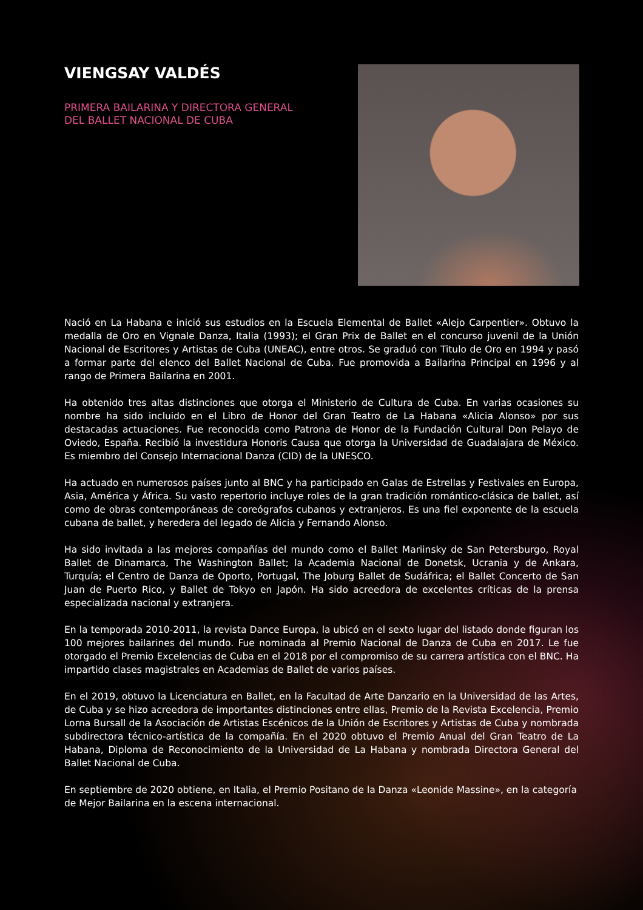VIENGSAY VALDÉS
PRIMERA BAILARINA Y DIRECTORA GENERAL
DEL BALLET NACIONAL DE CUBA
Nació en La Habana e inició sus estudios en la Escuela Elemental de Ballet «Alejo Carpentier». Obtuvo la medalla de Oro en Vignale Danza, Italia (1993); el Gran Prix de Ballet en el concurso juvenil de la Unión Nacional de Escritores y Artistas de Cuba (UNEAC), entre otros. Se graduó con Titulo de Oro en 1994 y pasó a formar parte del elenco del Ballet Nacional de Cuba. Fue promovida a Bailarina Principal en 1996 y al rango de Primera Bailarina en 2001.
Ha obtenido tres altas distinciones que otorga el Ministerio de Cultura de Cuba. En varias ocasiones su nombre ha sido incluido en el Libro de Honor del Gran Teatro de La Habana «Alicia Alonso» por sus destacadas actuaciones. Fue reconocida como Patrona de Honor de la Fundación Cultural Don Pelayo de Oviedo, España. Recibió la investidura Honoris Causa que otorga la Universidad de Guadalajara de México. Es miembro del Consejo Internacional Danza (CID) de la UNESCO.
Ha actuado en numerosos países junto al BNC y ha participado en Galas de Estrellas y Festivales en Europa, Asia, América y África. Su vasto repertorio incluye roles de la gran tradición romántico-clásica de ballet, así como de obras contemporáneas de coreógrafos cubanos y extranjeros. Es una fiel exponente de la escuela cubana de ballet, y heredera del legado de Alicia y Fernando Alonso.
Ha sido invitada a las mejores compañías del mundo como el Ballet Mariinsky de San Petersburgo, Royal Ballet de Dinamarca, The Washington Ballet; la Academia Nacional de Donetsk, Ucrania y de Ankara, Turquía; el Centro de Danza de Oporto, Portugal, The Joburg Ballet de Sudáfrica; el Ballet Concerto de San Juan de Puerto Rico, y Ballet de Tokyo en Japón. Ha sido acreedora de excelentes críticas de la prensa especializada nacional y extranjera.
En la temporada 2010-2011, la revista Dance Europa, la ubicó en el sexto lugar del listado donde figuran los 100 mejores bailarines del mundo. Fue nominada al Premio Nacional de Danza de Cuba en 2017. Le fue otorgado el Premio Excelencias de Cuba en el 2018 por el compromiso de su carrera artística con el BNC. Ha impartido clases magistrales en Academias de Ballet de varios países.
En el 2019, obtuvo la Licenciatura en Ballet, en la Facultad de Arte Danzario en la Universidad de las Artes, de Cuba y se hizo acreedora de importantes distinciones entre ellas, Premio de la Revista Excelencia, Premio Lorna Bursall de la Asociación de Artistas Escénicos de la Unión de Escritores y Artistas de Cuba y nombrada subdirectora técnico-artística de la compañía. En el 2020 obtuvo el Premio Anual del Gran Teatro de La Habana, Diploma de Reconocimiento de la Universidad de La Habana y nombrada Directora General del Ballet Nacional de Cuba.
En septiembre de 2020 obtiene, en Italia, el Premio Positano de la Danza «Leonide Massine», en la categoría de Mejor Bailarina en la escena internacional.